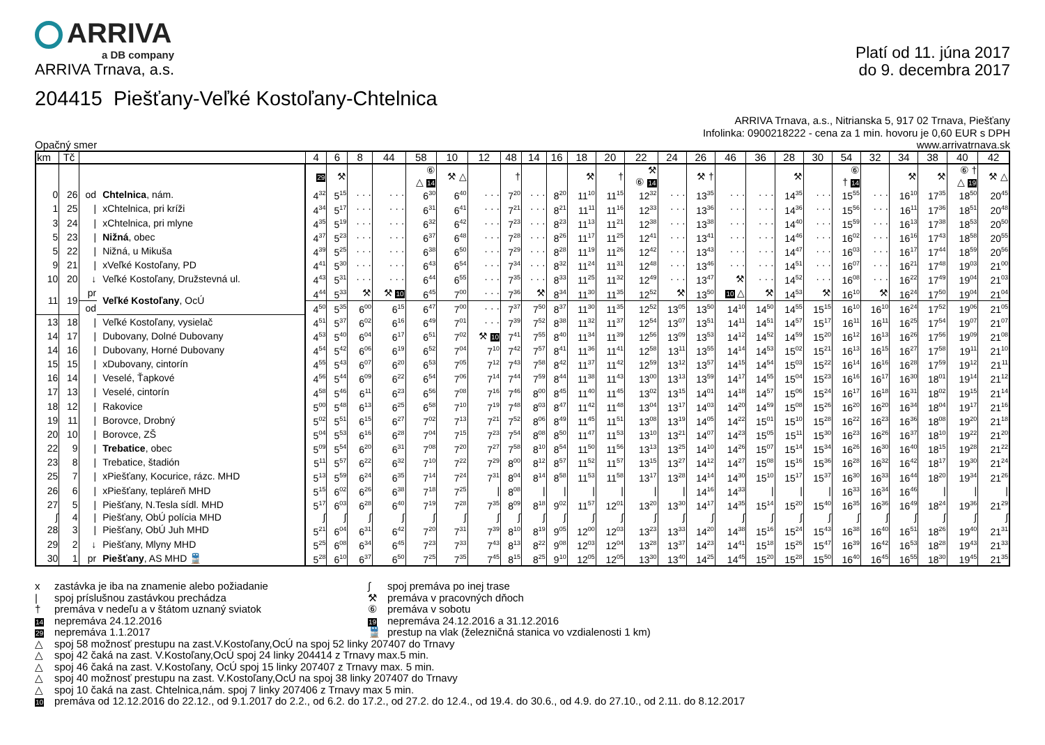ARRIVA
a DB company
ARRIVA Trnava, a.s.
Platí od 11. júna 2017
do 9. decembra 2017
204415 Piešťany-Veľké Kostoľany-Chtelnica
ARRIVA Trnava, a.s., Nitrianska 5, 917 02 Trnava, Piešťany
Infolinka: 0900218222 - cena za 1 min. hovoru je 0,60 EUR s DPH
Opačný smer www.arrivatrnava.sk
| km | Tč | | | 4 | 6 | 8 | 44 | 58 | 10 | 12 | 48 | 14 | 16 | 18 | 20 | 22 | 24 | 26 | 46 | 36 | 28 | 30 | 54 | 32 | 34 | 38 | 40 | 42 |
| --- | --- | --- | --- | --- | --- | --- | --- | --- | --- | --- | --- | --- | --- | --- | --- | --- | --- | --- | --- | --- | --- | --- | --- | --- | --- | --- | --- | --- |
| | | | | 29 | ⚒ | | | ⑥ △ 14 | ⚒ △ | | † | | | ⚒ | † | ⚒ ⑥ 14 | | ⚒ † | | | ⚒ | | ⑥ † 14 | | ⚒ | ⚒ | ⑥ † △ 19 | ⚒ △ |
| 0 | 26 | od | Chtelnica , nám. | 4<sup>32</sup> | 5<sup>15</sup> | · · · | · · · | 6<sup>30</sup> | 6<sup>40</sup> | · · · | 7<sup>20</sup> | · · · | 8<sup>20</sup> | 11<sup>10</sup> | 11<sup>15</sup> | 12<sup>32</sup> | · · · | 13<sup>35</sup> | · · · | · · · | 14<sup>35</sup> | · · · | 15<sup>55</sup> | · · · | 16<sup>10</sup> | 17<sup>35</sup> | 18<sup>50</sup> | 20<sup>45</sup> |
| 1 | 25 | / | xChtelnica, pri kríži | 4<sup>34</sup> | 5<sup>17</sup> | · · · | · · · | 6<sup>31</sup> | 6<sup>41</sup> | · · · | 7<sup>21</sup> | · · · | 8<sup>21</sup> | 11<sup>11</sup> | 11<sup>16</sup> | 12<sup>33</sup> | · · · | 13<sup>36</sup> | · · · | · · · | 14<sup>36</sup> | · · · | 15<sup>56</sup> | · · · | 16<sup>11</sup> | 17<sup>36</sup> | 18<sup>51</sup> | 20<sup>48</sup> |
| 3 | 24 | / | xChtelnica, pri mlyne | 4<sup>35</sup> | 5<sup>19</sup> | · · · | · · · | 6<sup>32</sup> | 6<sup>42</sup> | · · · | 7<sup>23</sup> | · · · | 8<sup>23</sup> | 11<sup>13</sup> | 11<sup>21</sup> | 12<sup>38</sup> | · · · | 13<sup>38</sup> | · · · | · · · | 14<sup>40</sup> | · · · | 15<sup>59</sup> | · · · | 16<sup>13</sup> | 17<sup>38</sup> | 18<sup>53</sup> | 20<sup>50</sup> |
| 5 | 23 | / | Nižná , obec | 4<sup>37</sup> | 5<sup>23</sup> | · · · | · · · | 6<sup>37</sup> | 6<sup>48</sup> | · · · | 7<sup>28</sup> | · · · | 8<sup>26</sup> | 11<sup>17</sup> | 11<sup>25</sup> | 12<sup>41</sup> | · · · | 13<sup>41</sup> | · · · | · · · | 14<sup>46</sup> | · · · | 16<sup>02</sup> | · · · | 16<sup>16</sup> | 17<sup>43</sup> | 18<sup>58</sup> | 20<sup>55</sup> |
| 5 | 22 | / | Nižná, u Mikuša | 4<sup>39</sup> | 5<sup>25</sup> | · · · | · · · | 6<sup>38</sup> | 6<sup>50</sup> | · · · | 7<sup>29</sup> | · · · | 8<sup>28</sup> | 11<sup>19</sup> | 11<sup>26</sup> | 12<sup>42</sup> | · · · | 13<sup>43</sup> | · · · | · · · | 14<sup>47</sup> | · · · | 16<sup>03</sup> | · · · | 16<sup>17</sup> | 17<sup>44</sup> | 18<sup>59</sup> | 20<sup>56</sup> |
| 9 | 21 | / | xVeľké Kostoľany, PD | 4<sup>41</sup> | 5<sup>30</sup> | · · · | · · · | 6<sup>43</sup> | 6<sup>54</sup> | · · · | 7<sup>34</sup> | · · · | 8<sup>32</sup> | 11<sup>24</sup> | 11<sup>31</sup> | 12<sup>48</sup> | · · · | 13<sup>46</sup> | · · · | · · · | 14<sup>51</sup> | · · · | 16<sup>07</sup> | · · · | 16<sup>21</sup> | 17<sup>48</sup> | 19<sup>03</sup> | 21<sup>00</sup> |
| 10 | 20 | ↓ | Veľké Kostoľany, Družstevná ul. | 4<sup>43</sup> | 5<sup>31</sup> | · · · | · · · | 6<sup>44</sup> | 6<sup>55</sup> | · · · | 7<sup>35</sup> | · · · | 8<sup>33</sup> | 11<sup>25</sup> | 11<sup>32</sup> | 12<sup>49</sup> | · · · | 13<sup>47</sup> | ⚒ | · · · | 14<sup>52</sup> | · · · | 16<sup>08</sup> | · · · | 16<sup>22</sup> | 17<sup>49</sup> | 19<sup>04</sup> | 21<sup>03</sup> |
| 11 | 19 | pr | Veľké Kostoľany , OcÚ | 4<sup>44</sup> | 5<sup>33</sup> | ⚒ | ⚒ 10 | 6<sup>45</sup> | 7<sup>00</sup> | · · · | 7<sup>36</sup> | ⚒ | 8<sup>34</sup> | 11<sup>30</sup> | 11<sup>35</sup> | 12<sup>52</sup> | ⚒ | 13<sup>50</sup> | 10 △ | ⚒ | 14<sup>53</sup> | ⚒ | 16<sup>10</sup> | ⚒ | 16<sup>24</sup> | 17<sup>50</sup> | 19<sup>04</sup> | 21<sup>04</sup> |
| | | od | | 4<sup>50</sup> | 5<sup>35</sup> | 6<sup>00</sup> | 6<sup>15</sup> | 6<sup>47</sup> | 7<sup>00</sup> | · · · | 7<sup>37</sup> | 7<sup>50</sup> | 8<sup>37</sup> | 11<sup>30</sup> | 11<sup>35</sup> | 12<sup>52</sup> | 13<sup>05</sup> | 13<sup>50</sup> | 14<sup>10</sup> | 14<sup>50</sup> | 14<sup>55</sup> | 15<sup>15</sup> | 16<sup>10</sup> | 16<sup>10</sup> | 16<sup>24</sup> | 17<sup>52</sup> | 19<sup>06</sup> | 21<sup>05</sup> |
| 13 | 18 | / | Veľké Kostoľany, vysielač | 4<sup>51</sup> | 5<sup>37</sup> | 6<sup>02</sup> | 6<sup>16</sup> | 6<sup>49</sup> | 7<sup>01</sup> | · · · | 7<sup>39</sup> | 7<sup>52</sup> | 8<sup>38</sup> | 11<sup>32</sup> | 11<sup>37</sup> | 12<sup>54</sup> | 13<sup>07</sup> | 13<sup>51</sup> | 14<sup>11</sup> | 14<sup>51</sup> | 14<sup>57</sup> | 15<sup>17</sup> | 16<sup>11</sup> | 16<sup>11</sup> | 16<sup>25</sup> | 17<sup>54</sup> | 19<sup>07</sup> | 21<sup>07</sup> |
| 14 | 17 | / | Dubovany, Dolné Dubovany | 4<sup>53</sup> | 5<sup>40</sup> | 6<sup>04</sup> | 6<sup>17</sup> | 6<sup>51</sup> | 7<sup>02</sup> | ⚒ 10 | 7<sup>41</sup> | 7<sup>55</sup> | 8<sup>40</sup> | 11<sup>34</sup> | 11<sup>39</sup> | 12<sup>56</sup> | 13<sup>09</sup> | 13<sup>53</sup> | 14<sup>12</sup> | 14<sup>52</sup> | 14<sup>59</sup> | 15<sup>20</sup> | 16<sup>12</sup> | 16<sup>13</sup> | 16<sup>26</sup> | 17<sup>56</sup> | 19<sup>09</sup> | 21<sup>08</sup> |
| 14 | 16 | / | Dubovany, Horné Dubovany | 4<sup>54</sup> | 5<sup>42</sup> | 6<sup>06</sup> | 6<sup>19</sup> | 6<sup>52</sup> | 7<sup>04</sup> | 7<sup>10</sup> | 7<sup>42</sup> | 7<sup>57</sup> | 8<sup>41</sup> | 11<sup>36</sup> | 11<sup>41</sup> | 12<sup>58</sup> | 13<sup>11</sup> | 13<sup>55</sup> | 14<sup>14</sup> | 14<sup>53</sup> | 15<sup>02</sup> | 15<sup>21</sup> | 16<sup>13</sup> | 16<sup>15</sup> | 16<sup>27</sup> | 17<sup>58</sup> | 19<sup>11</sup> | 21<sup>10</sup> |
| 15 | 15 | / | xDubovany, cintorín | 4<sup>55</sup> | 5<sup>43</sup> | 6<sup>07</sup> | 6<sup>20</sup> | 6<sup>53</sup> | 7<sup>05</sup> | 7<sup>12</sup> | 7<sup>43</sup> | 7<sup>58</sup> | 8<sup>42</sup> | 11<sup>37</sup> | 11<sup>42</sup> | 12<sup>59</sup> | 13<sup>12</sup> | 13<sup>57</sup> | 14<sup>15</sup> | 14<sup>54</sup> | 15<sup>03</sup> | 15<sup>22</sup> | 16<sup>14</sup> | 16<sup>16</sup> | 16<sup>28</sup> | 17<sup>59</sup> | 19<sup>12</sup> | 21<sup>11</sup> |
| 16 | 14 | / | Veselé, Ťapkové | 4<sup>56</sup> | 5<sup>44</sup> | 6<sup>09</sup> | 6<sup>22</sup> | 6<sup>54</sup> | 7<sup>06</sup> | 7<sup>14</sup> | 7<sup>44</sup> | 7<sup>59</sup> | 8<sup>44</sup> | 11<sup>38</sup> | 11<sup>43</sup> | 13<sup>00</sup> | 13<sup>13</sup> | 13<sup>59</sup> | 14<sup>17</sup> | 14<sup>55</sup> | 15<sup>04</sup> | 15<sup>23</sup> | 16<sup>16</sup> | 16<sup>17</sup> | 16<sup>30</sup> | 18<sup>01</sup> | 19<sup>14</sup> | 21<sup>12</sup> |
| 17 | 13 | / | Veselé, cintorín | 4<sup>58</sup> | 5<sup>46</sup> | 6<sup>11</sup> | 6<sup>23</sup> | 6<sup>56</sup> | 7<sup>08</sup> | 7<sup>16</sup> | 7<sup>46</sup> | 8<sup>00</sup> | 8<sup>45</sup> | 11<sup>40</sup> | 11<sup>45</sup> | 13<sup>02</sup> | 13<sup>15</sup> | 14<sup>01</sup> | 14<sup>18</sup> | 14<sup>57</sup> | 15<sup>06</sup> | 15<sup>24</sup> | 16<sup>17</sup> | 16<sup>18</sup> | 16<sup>31</sup> | 18<sup>02</sup> | 19<sup>15</sup> | 21<sup>14</sup> |
| 18 | 12 | / | Rakovice | 5<sup>00</sup> | 5<sup>48</sup> | 6<sup>13</sup> | 6<sup>25</sup> | 6<sup>58</sup> | 7<sup>10</sup> | 7<sup>19</sup> | 7<sup>48</sup> | 8<sup>03</sup> | 8<sup>47</sup> | 11<sup>42</sup> | 11<sup>48</sup> | 13<sup>04</sup> | 13<sup>17</sup> | 14<sup>03</sup> | 14<sup>20</sup> | 14<sup>59</sup> | 15<sup>08</sup> | 15<sup>26</sup> | 16<sup>20</sup> | 16<sup>20</sup> | 16<sup>34</sup> | 18<sup>04</sup> | 19<sup>17</sup> | 21<sup>16</sup> |
| 19 | 11 | / | Borovce, Drobný | 5<sup>02</sup> | 5<sup>51</sup> | 6<sup>15</sup> | 6<sup>27</sup> | 7<sup>02</sup> | 7<sup>13</sup> | 7<sup>21</sup> | 7<sup>52</sup> | 8<sup>06</sup> | 8<sup>49</sup> | 11<sup>45</sup> | 11<sup>51</sup> | 13<sup>08</sup> | 13<sup>19</sup> | 14<sup>05</sup> | 14<sup>22</sup> | 15<sup>01</sup> | 15<sup>10</sup> | 15<sup>28</sup> | 16<sup>22</sup> | 16<sup>23</sup> | 16<sup>36</sup> | 18<sup>08</sup> | 19<sup>20</sup> | 21<sup>18</sup> |
| 20 | 10 | / | Borovce, ZŠ | 5<sup>04</sup> | 5<sup>53</sup> | 6<sup>16</sup> | 6<sup>28</sup> | 7<sup>04</sup> | 7<sup>15</sup> | 7<sup>23</sup> | 7<sup>54</sup> | 8<sup>08</sup> | 8<sup>50</sup> | 11<sup>47</sup> | 11<sup>53</sup> | 13<sup>10</sup> | 13<sup>21</sup> | 14<sup>07</sup> | 14<sup>23</sup> | 15<sup>05</sup> | 15<sup>11</sup> | 15<sup>30</sup> | 16<sup>23</sup> | 16<sup>26</sup> | 16<sup>37</sup> | 18<sup>10</sup> | 19<sup>22</sup> | 21<sup>20</sup> |
| 22 | 9 | / | Trebatice , obec | 5<sup>09</sup> | 5<sup>54</sup> | 6<sup>20</sup> | 6<sup>31</sup> | 7<sup>08</sup> | 7<sup>20</sup> | 7<sup>27</sup> | 7<sup>58</sup> | 8<sup>10</sup> | 8<sup>54</sup> | 11<sup>50</sup> | 11<sup>56</sup> | 13<sup>13</sup> | 13<sup>25</sup> | 14<sup>10</sup> | 14<sup>26</sup> | 15<sup>07</sup> | 15<sup>14</sup> | 15<sup>34</sup> | 16<sup>26</sup> | 16<sup>30</sup> | 16<sup>40</sup> | 18<sup>15</sup> | 19<sup>28</sup> | 21<sup>22</sup> |
| 23 | 8 | / | Trebatice, štadión | 5<sup>11</sup> | 5<sup>57</sup> | 6<sup>22</sup> | 6<sup>32</sup> | 7<sup>10</sup> | 7<sup>22</sup> | 7<sup>29</sup> | 8<sup>00</sup> | 8<sup>12</sup> | 8<sup>57</sup> | 11<sup>52</sup> | 11<sup>57</sup> | 13<sup>15</sup> | 13<sup>27</sup> | 14<sup>12</sup> | 14<sup>27</sup> | 15<sup>08</sup> | 15<sup>16</sup> | 15<sup>36</sup> | 16<sup>28</sup> | 16<sup>32</sup> | 16<sup>42</sup> | 18<sup>17</sup> | 19<sup>30</sup> | 21<sup>24</sup> |
| 25 | 7 | / | xPiešťany, Kocurice, rázc. MHD | 5<sup>13</sup> | 5<sup>59</sup> | 6<sup>24</sup> | 6<sup>35</sup> | 7<sup>14</sup> | 7<sup>24</sup> | 7<sup>31</sup> | 8<sup>04</sup> | 8<sup>14</sup> | 8<sup>58</sup> | 11<sup>53</sup> | 11<sup>58</sup> | 13<sup>17</sup> | 13<sup>28</sup> | 14<sup>14</sup> | 14<sup>30</sup> | 15<sup>10</sup> | 15<sup>17</sup> | 15<sup>37</sup> | 16<sup>30</sup> | 16<sup>33</sup> | 16<sup>44</sup> | 18<sup>20</sup> | 19<sup>34</sup> | 21<sup>26</sup> |
| 26 | 6 | / | xPiešťany, tepláreň MHD | 5<sup>15</sup> | 6<sup>02</sup> | 6<sup>26</sup> | 6<sup>38</sup> | 7<sup>18</sup> | 7<sup>25</sup> | / | 8<sup>08</sup> | / | / | / | / | / | / | 14<sup>16</sup> | 14<sup>33</sup> | / | / | / | 16<sup>33</sup> | 16<sup>34</sup> | 16<sup>46</sup> | / | / | / |
| 27 | 5 | / | Piešťany, N.Tesla sídl. MHD | 5<sup>17</sup> | 6<sup>03</sup> | 6<sup>28</sup> | 6<sup>40</sup> | 7<sup>19</sup> | 7<sup>28</sup> | 7<sup>35</sup> | 8<sup>09</sup> | 8<sup>18</sup> | 9<sup>02</sup> | 11<sup>57</sup> | 12<sup>01</sup> | 13<sup>20</sup> | 13<sup>30</sup> | 14<sup>17</sup> | 14<sup>35</sup> | 15<sup>14</sup> | 15<sup>20</sup> | 15<sup>40</sup> | 16<sup>35</sup> | 16<sup>36</sup> | 16<sup>49</sup> | 18<sup>24</sup> | 19<sup>36</sup> | 21<sup>29</sup> |
| ∫ | 4 | / | Piešťany, ObÚ polícia MHD | ∫ | ∫ | ∫ | ∫ | ∫ | ∫ | ∫ | ∫ | ∫ | ∫ | ∫ | ∫ | ∫ | ∫ | ∫ | ∫ | ∫ | ∫ | ∫ | ∫ | ∫ | ∫ | ∫ | ∫ | ∫ |
| 28 | 3 | / | Piešťany, ObÚ Juh MHD | 5<sup>21</sup> | 6<sup>04</sup> | 6<sup>31</sup> | 6<sup>42</sup> | 7<sup>20</sup> | 7<sup>31</sup> | 7<sup>39</sup> | 8<sup>10</sup> | 8<sup>19</sup> | 9<sup>05</sup> | 12<sup>00</sup> | 12<sup>03</sup> | 13<sup>23</sup> | 13<sup>33</sup> | 14<sup>20</sup> | 14<sup>38</sup> | 15<sup>16</sup> | 15<sup>24</sup> | 15<sup>43</sup> | 16<sup>38</sup> | 16<sup>40</sup> | 16<sup>51</sup> | 18<sup>26</sup> | 19<sup>40</sup> | 21<sup>31</sup> |
| 29 | 2 | ↓ | Piešťany, Mlyny MHD | 5<sup>25</sup> | 6<sup>08</sup> | 6<sup>34</sup> | 6<sup>45</sup> | 7<sup>23</sup> | 7<sup>33</sup> | 7<sup>43</sup> | 8<sup>13</sup> | 8<sup>22</sup> | 9<sup>08</sup> | 12<sup>03</sup> | 12<sup>04</sup> | 13<sup>28</sup> | 13<sup>37</sup> | 14<sup>23</sup> | 14<sup>41</sup> | 15<sup>18</sup> | 15<sup>26</sup> | 15<sup>47</sup> | 16<sup>39</sup> | 16<sup>42</sup> | 16<sup>53</sup> | 18<sup>28</sup> | 19<sup>43</sup> | 21<sup>33</sup> |
| 30 | 1 | pr | Piešťany , AS MHD 🚆 | 5<sup>28</sup> | 6<sup>10</sup> | 6<sup>37</sup> | 6<sup>50</sup> | 7<sup>25</sup> | 7<sup>35</sup> | 7<sup>45</sup> | 8<sup>15</sup> | 8<sup>25</sup> | 9<sup>10</sup> | 12<sup>05</sup> | 12<sup>05</sup> | 13<sup>30</sup> | 13<sup>40</sup> | 14<sup>25</sup> | 14<sup>45</sup> | 15<sup>20</sup> | 15<sup>28</sup> | 15<sup>50</sup> | 16<sup>40</sup> | 16<sup>45</sup> | 16<sup>55</sup> | 18<sup>30</sup> | 19<sup>45</sup> | 21<sup>35</sup> |
x zastávka je iba na znamenie alebo požiadanie ∫ spoj premáva po inej trase | spoj príslušnou zastávkou prechádza ⚒ premáva v pracovných dňoch † premáva v nedeľu a v štátom uznaný sviatok ⑥ premáva v sobotu 14 nepremáva 24.12.2016 19 nepremáva 24.12.2016 a 31.12.2016 29 nepremáva 1.1.2017 🚆 prestup na vlak (železničná stanica vo vzdialenosti 1 km)
△ spoj 58 možnosť prestupu na zast.V.Kostoľany,OcÚ na spoj 52 linky 207407 do Trnavy △ spoj 42 čaká na zast. V.Kostoľany,OcÚ spoj 24 linky 204414 z Trnavy max.5 min. △ spoj 46 čaká na zast. V.Kostoľany, OcÚ spoj 15 linky 207407 z Trnavy max. 5 min. △ spoj 40 možnosť prestupu na zast. V.Kostoľany,OcÚ na spoj 38 linky 207407 do Trnavy △ spoj 10 čaká na zast. Chtelnica,nám. spoj 7 linky 207406 z Trnavy max 5 min. 10 premáva od 12.12.2016 do 22.12., od 9.1.2017 do 2.2., od 6.2. do 17.2., od 27.2. do 12.4., od 19.4. do 30.6., od 4.9. do 27.10., od 2.11. do 8.12.2017